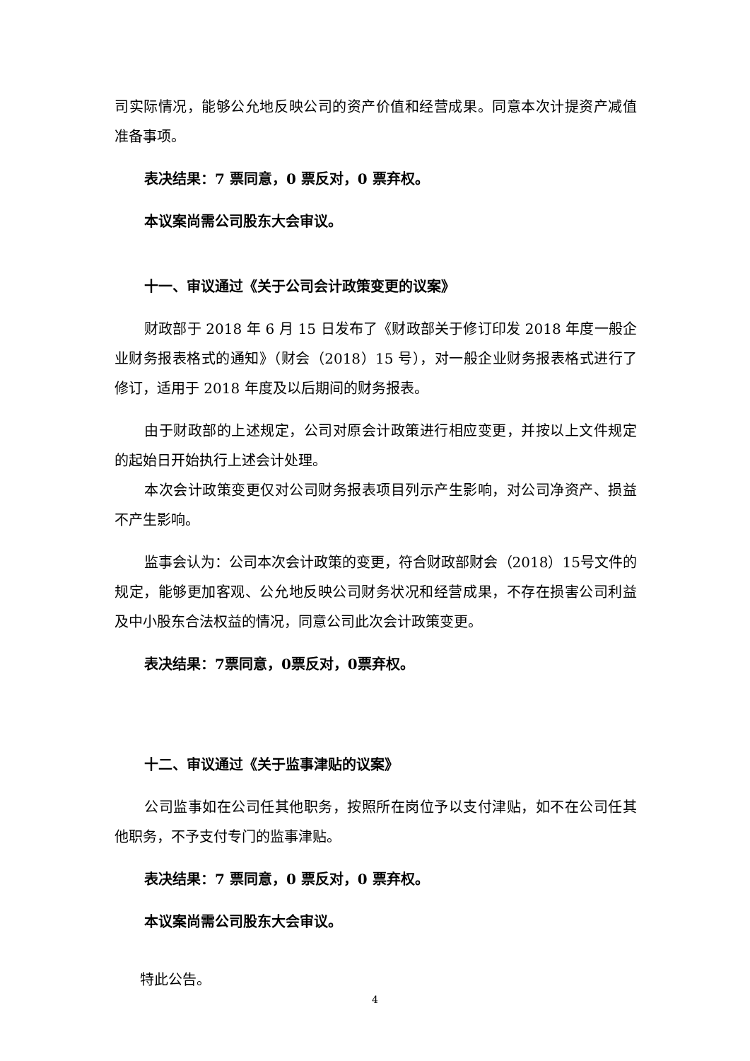司实际情况，能够公允地反映公司的资产价值和经营成果。同意本次计提资产减值准备事项。
表决结果：7 票同意，0 票反对，0 票弃权。
本议案尚需公司股东大会审议。
十一、审议通过《关于公司会计政策变更的议案》
财政部于 2018 年 6 月 15 日发布了《财政部关于修订印发 2018 年度一般企业财务报表格式的通知》（财会（2018）15 号），对一般企业财务报表格式进行了修订，适用于 2018 年度及以后期间的财务报表。
由于财政部的上述规定，公司对原会计政策进行相应变更，并按以上文件规定的起始日开始执行上述会计处理。
本次会计政策变更仅对公司财务报表项目列示产生影响，对公司净资产、损益不产生影响。
监事会认为：公司本次会计政策的变更，符合财政部财会（2018）15号文件的规定，能够更加客观、公允地反映公司财务状况和经营成果，不存在损害公司利益及中小股东合法权益的情况，同意公司此次会计政策变更。
表决结果：7票同意，0票反对，0票弃权。
十二、审议通过《关于监事津贴的议案》
公司监事如在公司任其他职务，按照所在岗位予以支付津贴，如不在公司任其他职务，不予支付专门的监事津贴。
表决结果：7 票同意，0 票反对，0 票弃权。
本议案尚需公司股东大会审议。
特此公告。
4